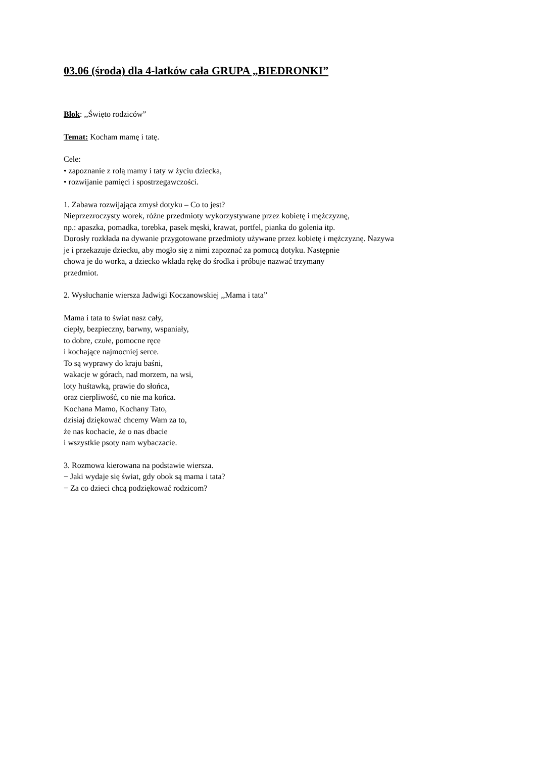03.06 (środa) dla 4-latków cała GRUPA „BIEDRONKI”
Blok: ,,Święto rodziców”
Temat: Kocham mamę i tatę.
Cele:
• zapoznanie z rolą mamy i taty w życiu dziecka,
• rozwijanie pamięci i spostrzegawczości.
1. Zabawa rozwijająca zmysł dotyku – Co to jest?
Nieprzezroczysty worek, różne przedmioty wykorzystywane przez kobietę i mężczyznę,
np.: apaszka, pomadka, torebka, pasek męski, krawat, portfel, pianka do golenia itp.
Dorosły rozkłada na dywanie przygotowane przedmioty używane przez kobietę i mężczyznę. Nazywa
je i przekazuje dziecku, aby mogło się z nimi zapoznać za pomocą dotyku. Następnie
chowa je do worka, a dziecko wkłada rękę do środka i próbuje nazwać trzymany
przedmiot.
2. Wysłuchanie wiersza Jadwigi Koczanowskiej ,,Mama i tata”
Mama i tata to świat nasz cały,
ciepły, bezpieczny, barwny, wspaniały,
to dobre, czułe, pomocne ręce
i kochające najmocniej serce.
To są wyprawy do kraju baśni,
wakacje w górach, nad morzem, na wsi,
loty huśtawką, prawie do słońca,
oraz cierpliwość, co nie ma końca.
Kochana Mamo, Kochany Tato,
dzisiaj dziękować chcemy Wam za to,
że nas kochacie, że o nas dbacie
i wszystkie psoty nam wybaczacie.
3. Rozmowa kierowana na podstawie wiersza.
− Jaki wydaje się świat, gdy obok są mama i tata?
− Za co dzieci chcą podziękować rodzicom?